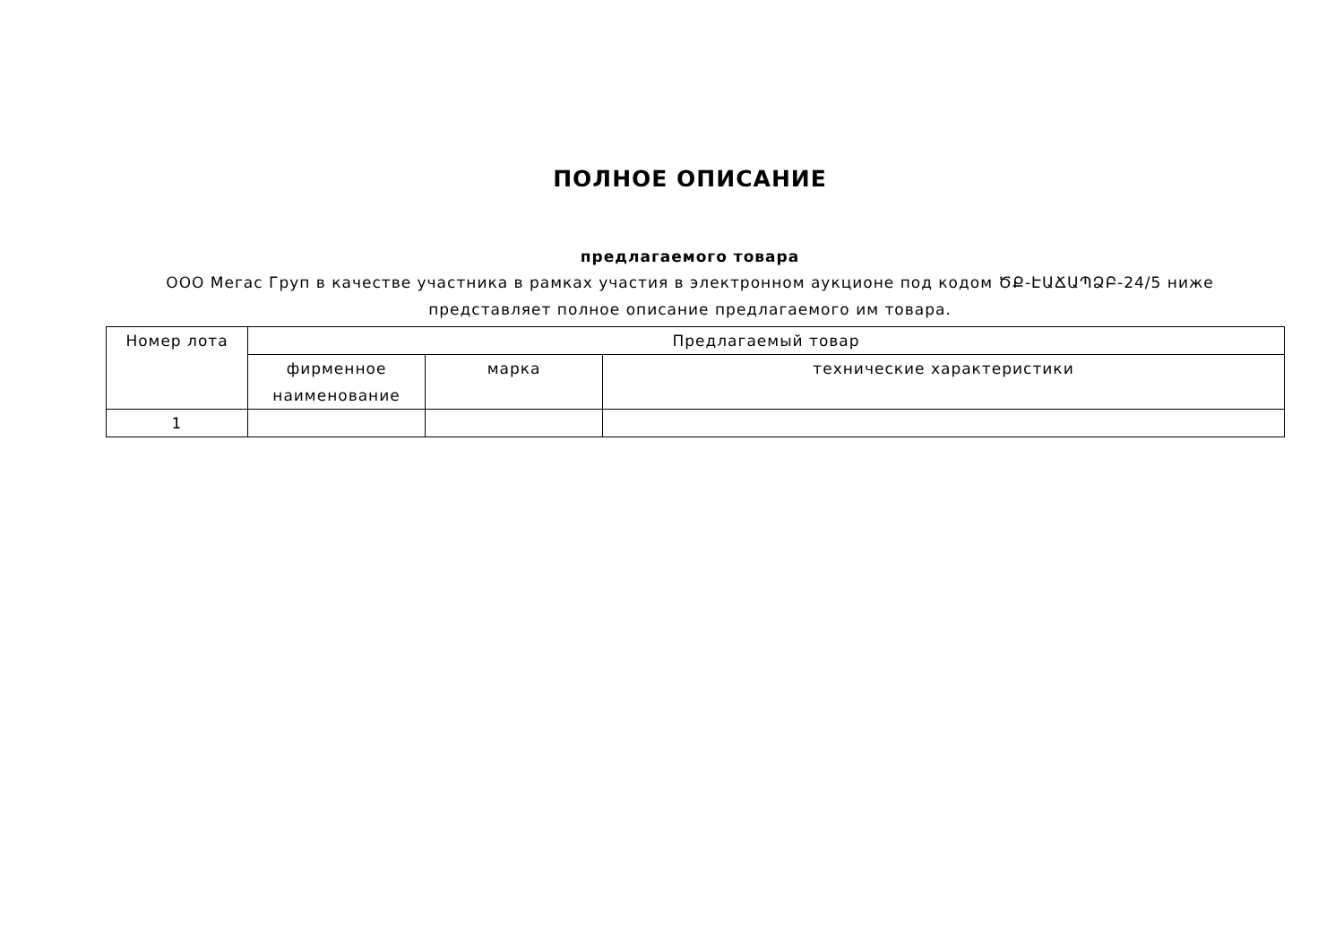ПОЛНОЕ ОПИСАНИЕ
предлагаемого товара
ООО Мегас Груп в качестве участника в рамках участия в электронном аукционе под кодом ԾՔ-ԷԱՃԱՊՁԲ-24/5 ниже
представляет полное описание предлагаемого им товара.
| Номер лота | Предлагаемый товар | | |
| --- | --- | --- | --- |
| | фирменное наименование | марка | технические характеристики |
| 1 | | | |